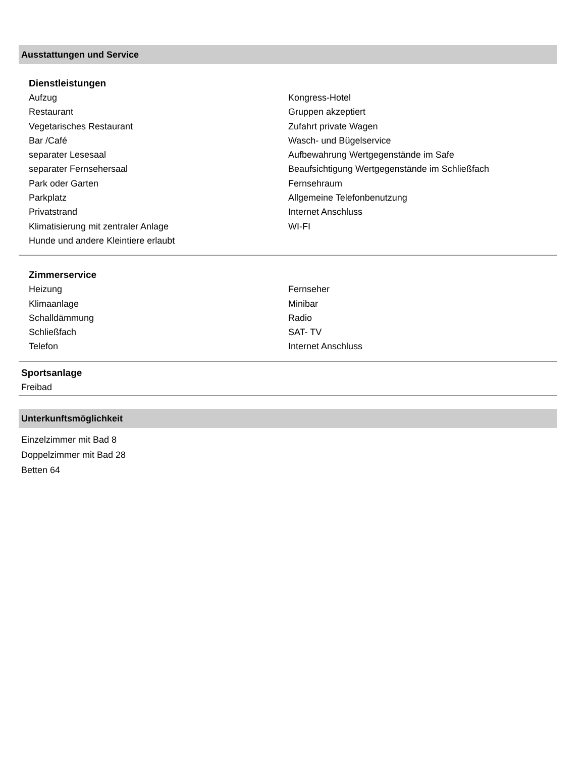Ausstattungen und Service
Dienstleistungen
Aufzug
Restaurant
Vegetarisches Restaurant
Bar /Café
separater Lesesaal
separater Fernsehersaal
Park oder Garten
Parkplatz
Privatstrand
Klimatisierung mit zentraler Anlage
Hunde und andere Kleintiere erlaubt
Kongress-Hotel
Gruppen akzeptiert
Zufahrt private Wagen
Wasch- und Bügelservice
Aufbewahrung Wertgegenstände im Safe
Beaufsichtigung Wertgegenstände im Schließfach
Fernsehraum
Allgemeine Telefonbenutzung
Internet Anschluss
WI-FI
Zimmerservice
Heizung
Klimaanlage
Schalldämmung
Schließfach
Telefon
Fernseher
Minibar
Radio
SAT- TV
Internet Anschluss
Sportsanlage
Freibad
Unterkunftsmöglichkeit
Einzelzimmer mit Bad 8
Doppelzimmer mit Bad 28
Betten 64